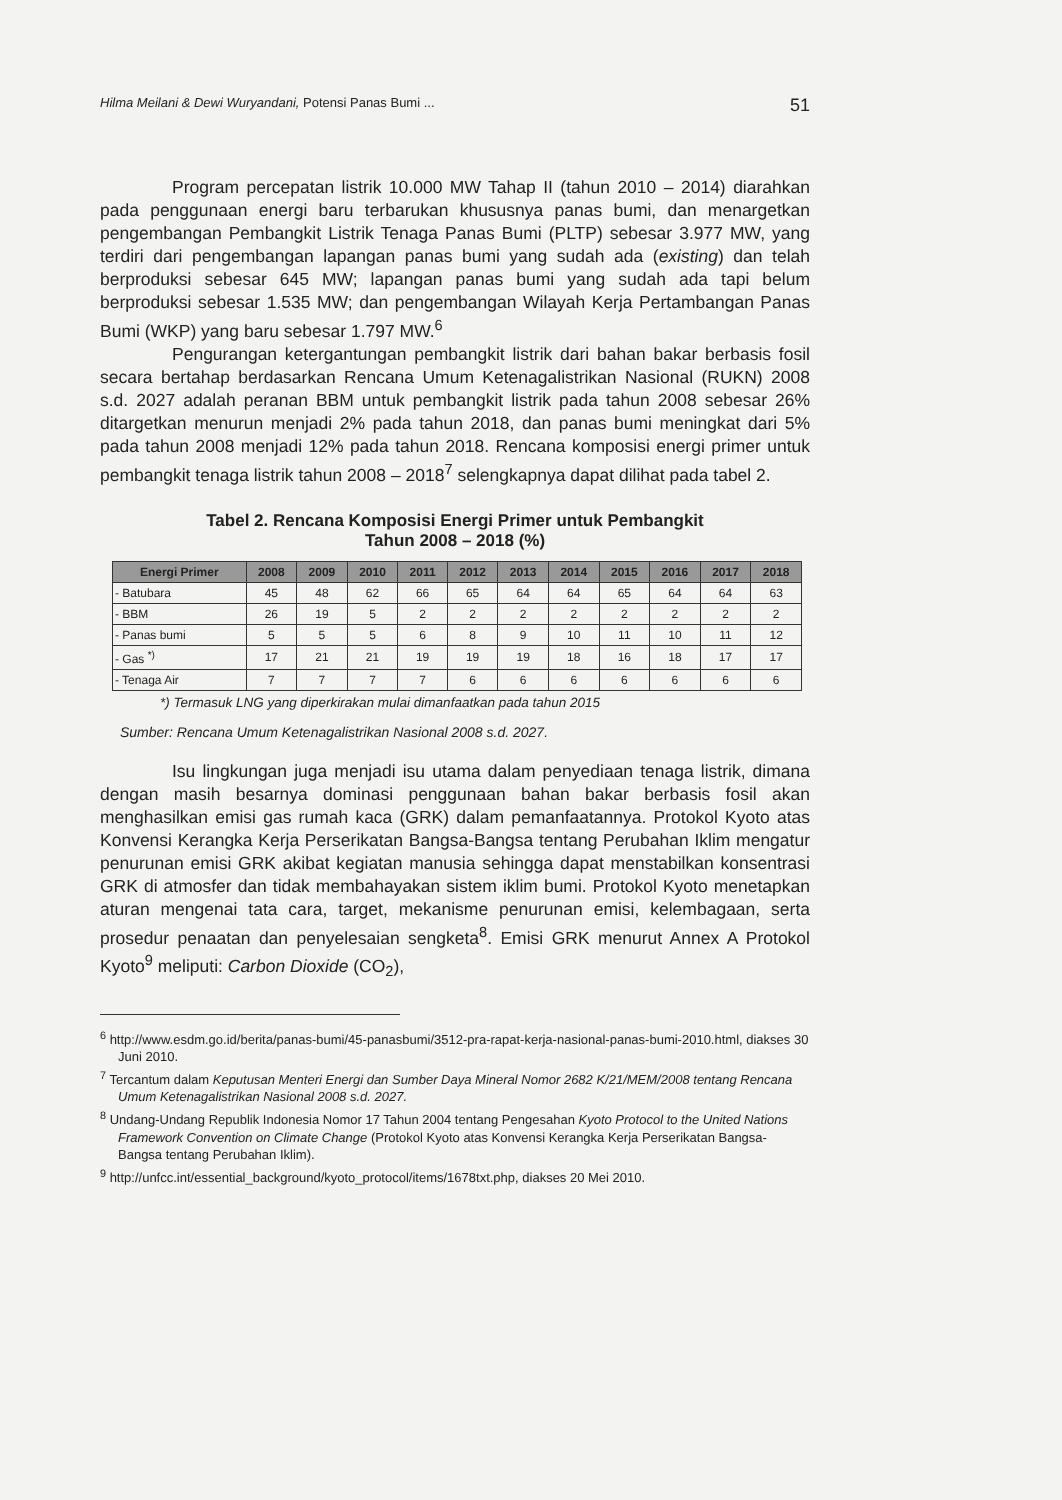Hilma Meilani & Dewi Wuryandani, Potensi Panas Bumi ... 51
Program percepatan listrik 10.000 MW Tahap II (tahun 2010 – 2014) diarahkan pada penggunaan energi baru terbarukan khususnya panas bumi, dan menargetkan pengembangan Pembangkit Listrik Tenaga Panas Bumi (PLTP) sebesar 3.977 MW, yang terdiri dari pengembangan lapangan panas bumi yang sudah ada (existing) dan telah berproduksi sebesar 645 MW; lapangan panas bumi yang sudah ada tapi belum berproduksi sebesar 1.535 MW; dan pengembangan Wilayah Kerja Pertambangan Panas Bumi (WKP) yang baru sebesar 1.797 MW.<sup>6</sup>
Pengurangan ketergantungan pembangkit listrik dari bahan bakar berbasis fosil secara bertahap berdasarkan Rencana Umum Ketenagalistrikan Nasional (RUKN) 2008 s.d. 2027 adalah peranan BBM untuk pembangkit listrik pada tahun 2008 sebesar 26% ditargetkan menurun menjadi 2% pada tahun 2018, dan panas bumi meningkat dari 5% pada tahun 2008 menjadi 12% pada tahun 2018. Rencana komposisi energi primer untuk pembangkit tenaga listrik tahun 2008 – 2018<sup>7</sup> selengkapnya dapat dilihat pada tabel 2.
Tabel 2. Rencana Komposisi Energi Primer untuk Pembangkit
Tahun 2008 – 2018 (%)
| Energi Primer | 2008 | 2009 | 2010 | 2011 | 2012 | 2013 | 2014 | 2015 | 2016 | 2017 | 2018 |
| --- | --- | --- | --- | --- | --- | --- | --- | --- | --- | --- | --- |
| - Batubara | 45 | 48 | 62 | 66 | 65 | 64 | 64 | 65 | 64 | 64 | 63 |
| - BBM | 26 | 19 | 5 | 2 | 2 | 2 | 2 | 2 | 2 | 2 | 2 |
| - Panas bumi | 5 | 5 | 5 | 6 | 8 | 9 | 10 | 11 | 10 | 11 | 12 |
| - Gas <sup>*)</sup> | 17 | 21 | 21 | 19 | 19 | 19 | 18 | 16 | 18 | 17 | 17 |
| - Tenaga Air | 7 | 7 | 7 | 7 | 6 | 6 | 6 | 6 | 6 | 6 | 6 |
*) Termasuk LNG yang diperkirakan mulai dimanfaatkan pada tahun 2015
Sumber: Rencana Umum Ketenagalistrikan Nasional 2008 s.d. 2027.
Isu lingkungan juga menjadi isu utama dalam penyediaan tenaga listrik, dimana dengan masih besarnya dominasi penggunaan bahan bakar berbasis fosil akan menghasilkan emisi gas rumah kaca (GRK) dalam pemanfaatannya. Protokol Kyoto atas Konvensi Kerangka Kerja Perserikatan Bangsa-Bangsa tentang Perubahan Iklim mengatur penurunan emisi GRK akibat kegiatan manusia sehingga dapat menstabilkan konsentrasi GRK di atmosfer dan tidak membahayakan sistem iklim bumi. Protokol Kyoto menetapkan aturan mengenai tata cara, target, mekanisme penurunan emisi, kelembagaan, serta prosedur penaatan dan penyelesaian sengketa<sup>8</sup>. Emisi GRK menurut Annex A Protokol Kyoto<sup>9</sup> meliputi: Carbon Dioxide (CO<sub>2</sub>),
<sup>6</sup> http://www.esdm.go.id/berita/panas-bumi/45-panasbumi/3512-pra-rapat-kerja-nasional-panas-bumi-2010.html, diakses 30 Juni 2010.
<sup>7</sup> Tercantum dalam Keputusan Menteri Energi dan Sumber Daya Mineral Nomor 2682 K/21/MEM/2008 tentang Rencana Umum Ketenagalistrikan Nasional 2008 s.d. 2027.
<sup>8</sup> Undang-Undang Republik Indonesia Nomor 17 Tahun 2004 tentang Pengesahan Kyoto Protocol to the United Nations Framework Convention on Climate Change (Protokol Kyoto atas Konvensi Kerangka Kerja Perserikatan Bangsa-Bangsa tentang Perubahan Iklim).
<sup>9</sup> http://unfcc.int/essential_background/kyoto_protocol/items/1678txt.php, diakses 20 Mei 2010.